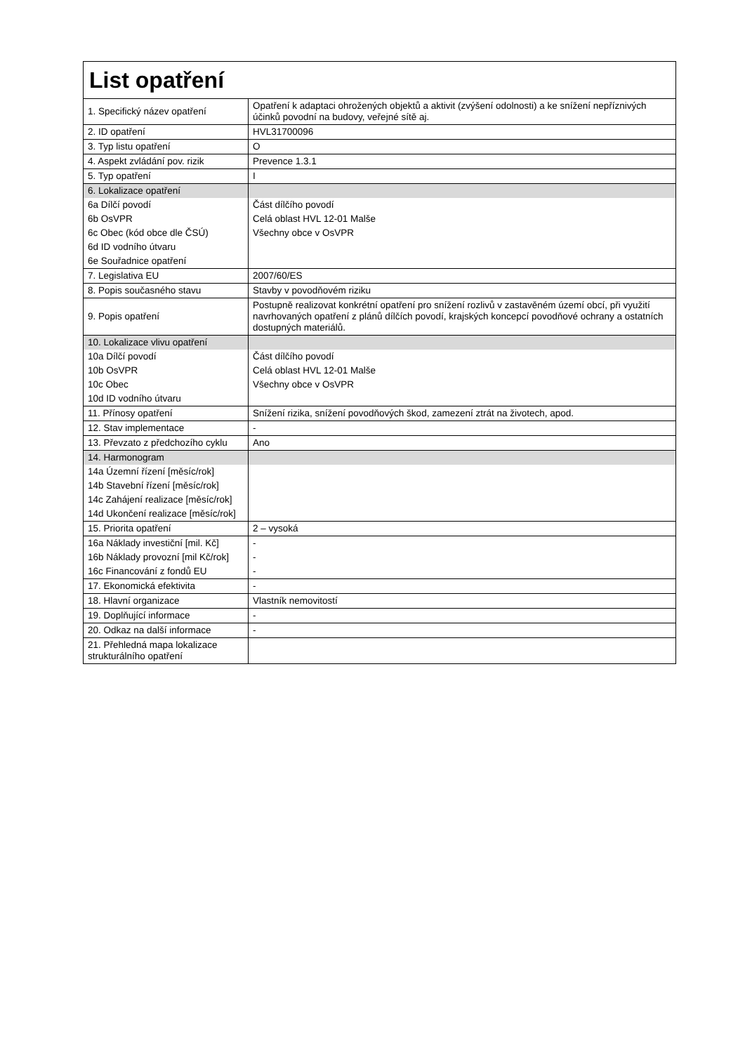| List opatření | |
| 1. Specifický název opatření | Opatření k adaptaci ohrožených objektů a aktivit (zvýšení odolnosti) a ke snížení nepříznivých účinků povodní na budovy, veřejné sítě aj. |
| 2. ID opatření | HVL31700096 |
| 3. Typ listu opatření | O |
| 4. Aspekt zvládání pov. rizik | Prevence 1.3.1 |
| 5. Typ opatření | I |
| 6. Lokalizace opatření | |
| 6a Dílčí povodí | Část dílčího povodí |
| 6b OsVPR | Celá oblast HVL 12-01 Malše |
| 6c Obec (kód obce dle ČSÚ) | Všechny obce v OsVPR |
| 6d ID vodního útvaru | |
| 6e Souřadnice opatření | |
| 7. Legislativa EU | 2007/60/ES |
| 8. Popis současného stavu | Stavby v povodňovém riziku |
| 9. Popis opatření | Postupně realizovat konkrétní opatření pro snížení rozlivů v zastavěném území obcí, při využití navrhovaných opatření z plánů dílčích povodí, krajských koncepcí povodňové ochrany a ostatních dostupných materiálů. |
| 10. Lokalizace vlivu opatření | |
| 10a Dílčí povodí | Část dílčího povodí |
| 10b OsVPR | Celá oblast HVL 12-01 Malše |
| 10c Obec | Všechny obce v OsVPR |
| 10d ID vodního útvaru | |
| 11. Přínosy opatření | Snížení rizika, snížení povodňových škod, zamezení ztrát na životech, apod. |
| 12. Stav implementace | - |
| 13. Převzato z předchozího cyklu | Ano |
| 14. Harmonogram | |
| 14a Územní řízení [měsíc/rok] | |
| 14b Stavební řízení [měsíc/rok] | |
| 14c Zahájení realizace [měsíc/rok] | |
| 14d Ukončení realizace [měsíc/rok] | |
| 15. Priorita opatření | 2 – vysoká |
| 16a Náklady investiční [mil. Kč] | - |
| 16b Náklady provozní [mil Kč/rok] | - |
| 16c Financování z fondů EU | - |
| 17. Ekonomická efektivita | - |
| 18. Hlavní organizace | Vlastník nemovitostí |
| 19. Doplňující informace | - |
| 20. Odkaz na další informace | - |
| 21. Přehledná mapa lokalizace strukturálního opatření | |